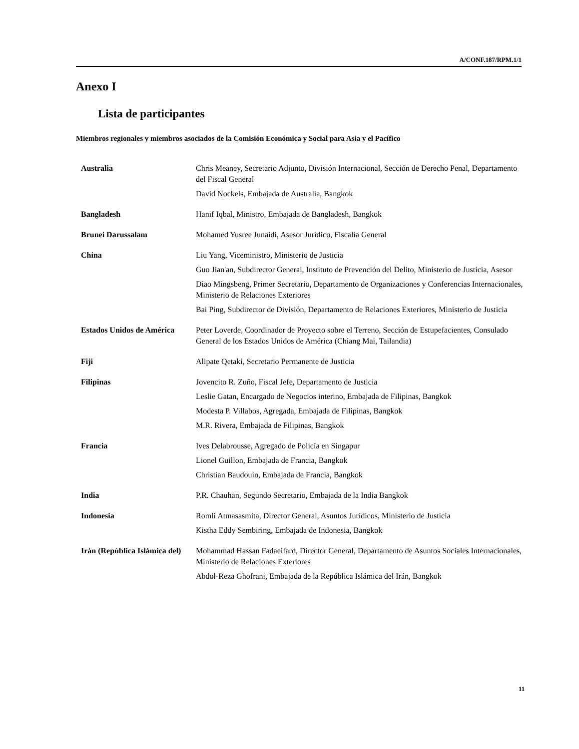A/CONF.187/RPM.1/1
Anexo I
Lista de participantes
Miembros regionales y miembros asociados de la Comisión Económica y Social para Asia y el Pacífico
Australia Chris Meaney, Secretario Adjunto, División Internacional, Sección de Derecho Penal, Departamento del Fiscal General
David Nockels, Embajada de Australia, Bangkok
Bangladesh Hanif Iqbal, Ministro, Embajada de Bangladesh, Bangkok
Brunei Darussalam Mohamed Yusree Junaidi, Asesor Jurídico, Fiscalía General
China Liu Yang, Viceministro, Ministerio de Justicia
Guo Jian'an, Subdirector General, Instituto de Prevención del Delito, Ministerio de Justicia, Asesor
Diao Mingsbeng, Primer Secretario, Departamento de Organizaciones y Conferencias Internacionales, Ministerio de Relaciones Exteriores
Bai Ping, Subdirector de División, Departamento de Relaciones Exteriores, Ministerio de Justicia
Estados Unidos de América
Peter Loverde, Coordinador de Proyecto sobre el Terreno, Sección de Estupefacientes, Consulado General de los Estados Unidos de América (Chiang Mai, Tailandia)
Fiji Alipate Qetaki, Secretario Permanente de Justicia
Filipinas Jovencito R. Zuño, Fiscal Jefe, Departamento de Justicia
Leslie Gatan, Encargado de Negocios interino, Embajada de Filipinas, Bangkok
Modesta P. Villabos, Agregada, Embajada de Filipinas, Bangkok
M.R. Rivera, Embajada de Filipinas, Bangkok
Francia Ives Delabrousse, Agregado de Policía en Singapur
Lionel Guillon, Embajada de Francia, Bangkok
Christian Baudouin, Embajada de Francia, Bangkok
India P.R. Chauhan, Segundo Secretario, Embajada de la India Bangkok
Indonesia Romli Atmasasmita, Director General, Asuntos Jurídicos, Ministerio de Justicia
Kistha Eddy Sembiring, Embajada de Indonesia, Bangkok
Irán (República Islámica del)
Mohammad Hassan Fadaeifard, Director General, Departamento de Asuntos Sociales Internacionales, Ministerio de Relaciones Exteriores
Abdol-Reza Ghofrani, Embajada de la República Islámica del Irán, Bangkok
11